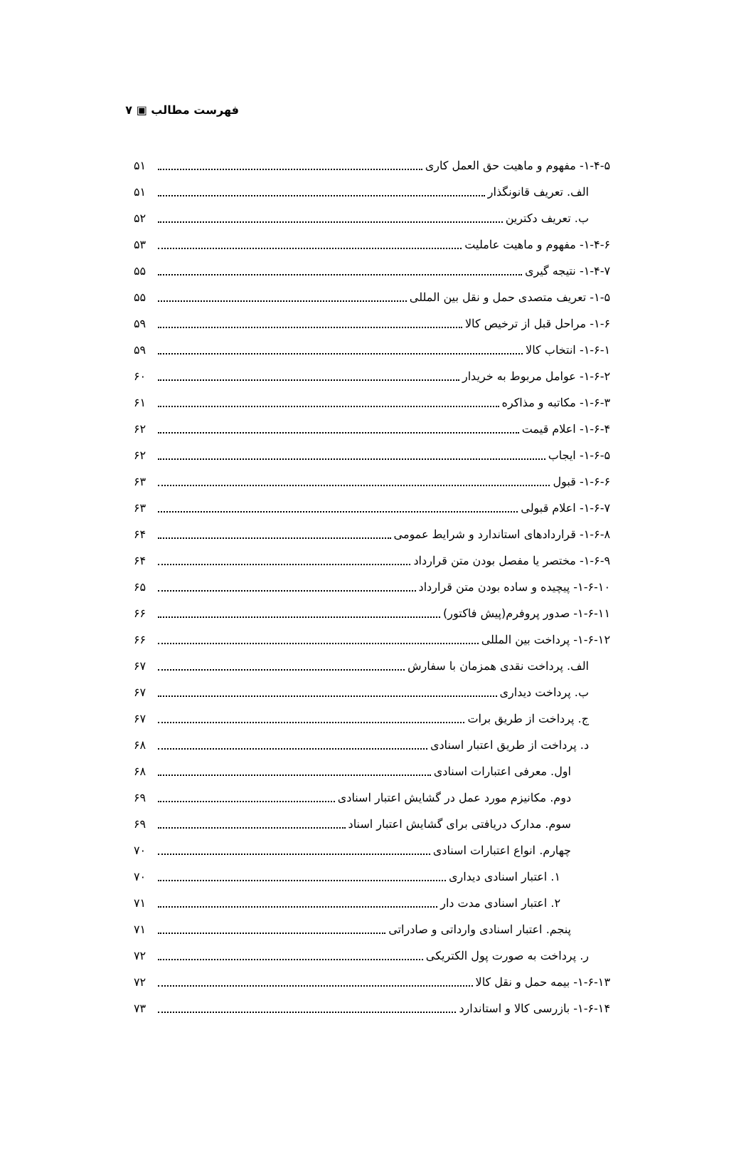فهرست مطالب ▣ ۷
۱-۴-۵- مفهوم و ماهیت حق العمل کاری ۵۱
الف. تعریف قانونگذار ۵۱
ب. تعریف دکترین ۵۲
۱-۴-۶- مفهوم و ماهیت عاملیت ۵۳
۱-۴-۷- نتیجه گیری ۵۵
۱-۵- تعریف متصدی حمل و نقل بین المللی ۵۵
۱-۶- مراحل قبل از ترخیص کالا ۵۹
۱-۶-۱- انتخاب کالا ۵۹
۱-۶-۲- عوامل مربوط به خریدار ۶۰
۱-۶-۳- مکاتبه و مذاکره ۶۱
۱-۶-۴- اعلام قیمت ۶۲
۱-۶-۵- ایجاب ۶۲
۱-۶-۶- قبول ۶۳
۱-۶-۷- اعلام قبولی ۶۳
۱-۶-۸- قراردادهای استاندارد و شرایط عمومی ۶۴
۱-۶-۹- مختصر یا مفصل بودن متن قرارداد ۶۴
۱-۶-۱۰- پیچیده و ساده بودن متن قرارداد ۶۵
۱-۶-۱۱- صدور پروفرم(پیش فاکتور) ۶۶
۱-۶-۱۲- پرداخت بین المللی ۶۶
الف. پرداخت نقدی همزمان با سفارش ۶۷
ب. پرداخت دیداری ۶۷
ج. پرداخت از طریق برات ۶۷
د. پرداخت از طریق اعتبار اسنادی ۶۸
اول. معرفی اعتبارات اسنادی ۶۸
دوم. مکانیزم مورد عمل در گشایش اعتبار اسنادی ۶۹
سوم. مدارک دریافتی برای گشایش اعتبار اسناد ۶۹
چهارم. انواع اعتبارات اسنادی ۷۰
۱. اعتبار اسنادی دیداری ۷۰
۲. اعتبار اسنادی مدت دار ۷۱
پنجم. اعتبار اسنادی وارداتی و صادراتی ۷۱
ر. پرداخت به صورت پول الکتریکی ۷۲
۱-۶-۱۳- بیمه حمل و نقل کالا ۷۲
۱-۶-۱۴- بازرسی کالا و استاندارد ۷۳